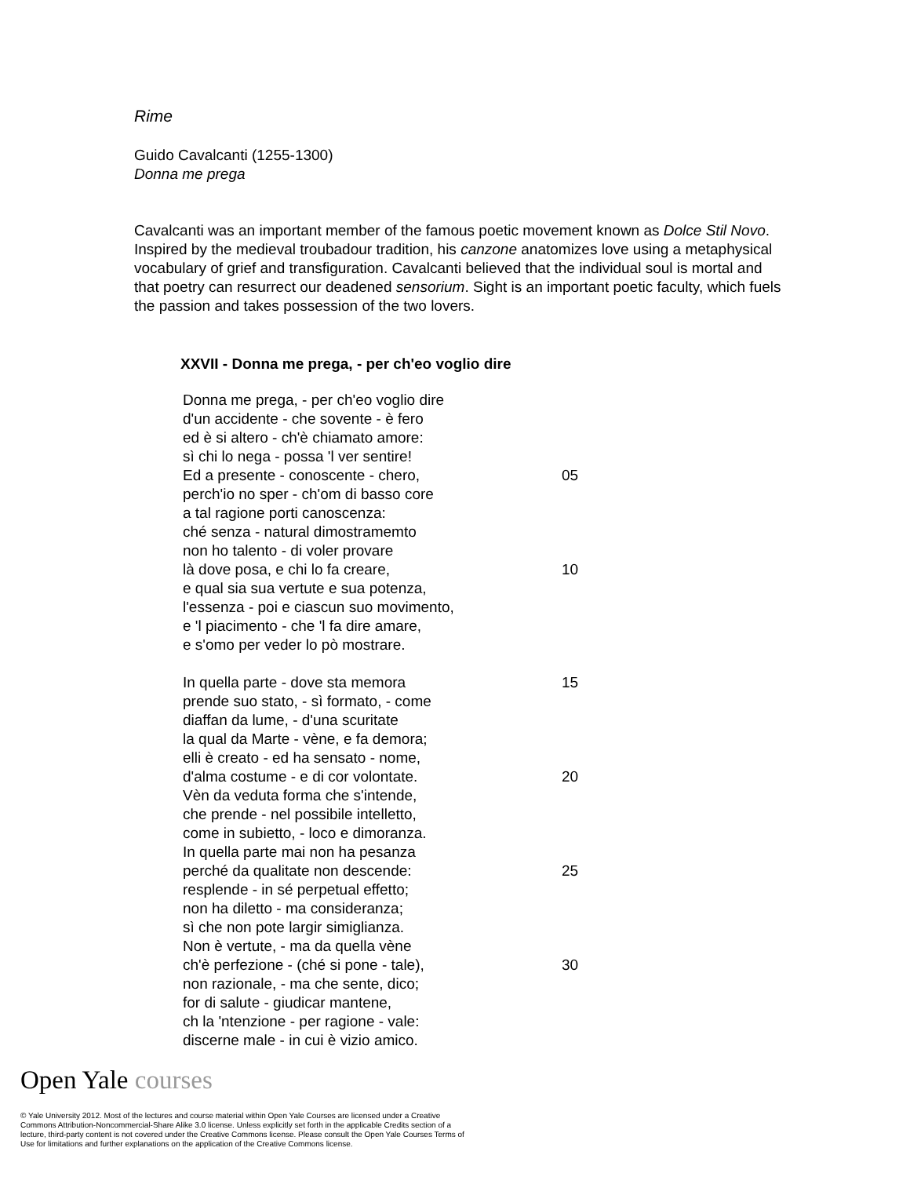Rime
Guido Cavalcanti (1255-1300)
Donna me prega
Cavalcanti was an important member of the famous poetic movement known as Dolce Stil Novo. Inspired by the medieval troubadour tradition, his canzone anatomizes love using a metaphysical vocabulary of grief and transfiguration. Cavalcanti believed that the individual soul is mortal and that poetry can resurrect our deadened sensorium. Sight is an important poetic faculty, which fuels the passion and takes possession of the two lovers.
XXVII - Donna me prega, - per ch'eo voglio dire
Donna me prega, - per ch'eo voglio dire
d'un accidente - che sovente - è fero
ed è si altero - ch'è chiamato amore:
sì chi lo nega - possa 'l ver sentire!
Ed a presente - conoscente - chero, 05
perch'io no sper - ch'om di basso core
a tal ragione porti canoscenza:
ché senza - natural dimostramemto
non ho talento - di voler provare
là dove posa, e chi lo fa creare, 10
e qual sia sua vertute e sua potenza,
l'essenza - poi e ciascun suo movimento,
e 'l piacimento - che 'l fa dire amare,
e s'omo per veder lo pò mostrare.
In quella parte - dove sta memora 15
prende suo stato, - sì formato, - come
diaffan da lume, - d'una scuritate
la qual da Marte - vène, e fa demora;
elli è creato - ed ha sensato - nome,
d'alma costume - e di cor volontate. 20
Vèn da veduta forma che s'intende,
che prende - nel possibile intelletto,
come in subietto, - loco e dimoranza.
In quella parte mai non ha pesanza
perché da qualitate non descende: 25
resplende - in sé perpetual effetto;
non ha diletto - ma consideranza;
sì che non pote largir simiglianza.
Non è vertute, - ma da quella vène
ch'è perfezione - (ché si pone - tale), 30
non razionale, - ma che sente, dico;
for di salute - giudicar mantene,
ch la 'ntenzione - per ragione - vale:
discerne male - in cui è vizio amico.
Open Yale courses
© Yale University 2012. Most of the lectures and course material within Open Yale Courses are licensed under a Creative Commons Attribution-Noncommercial-Share Alike 3.0 license. Unless explicitly set forth in the applicable Credits section of a lecture, third-party content is not covered under the Creative Commons license. Please consult the Open Yale Courses Terms of Use for limitations and further explanations on the application of the Creative Commons license.